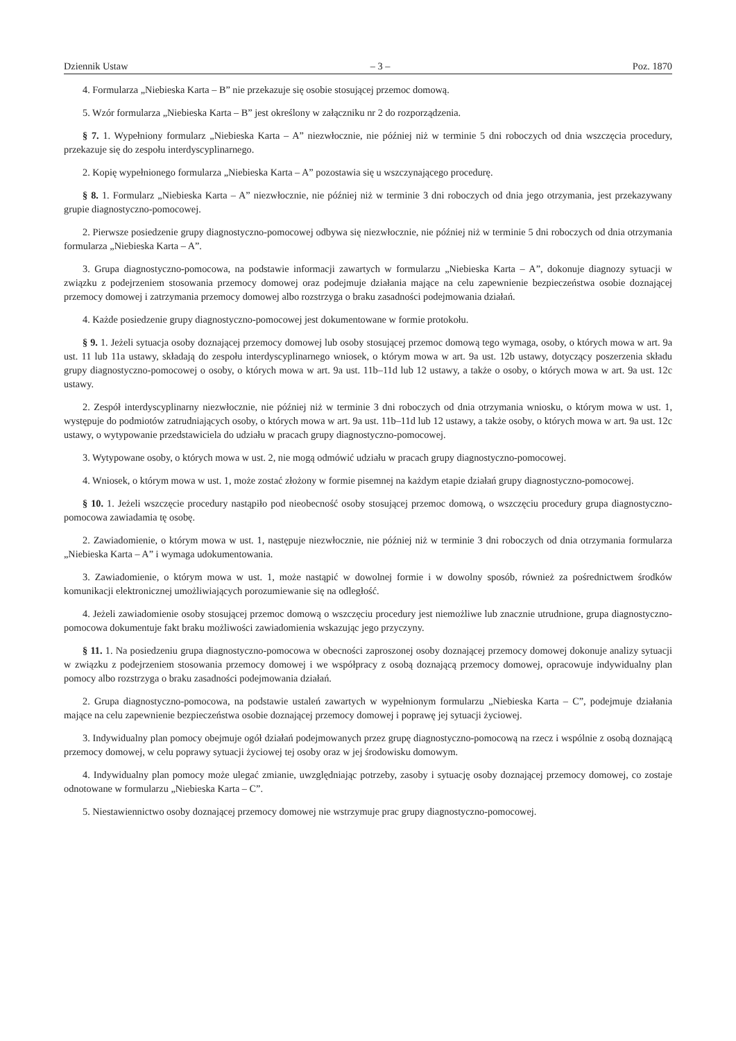Dziennik Ustaw – 3 – Poz. 1870
4. Formularza „Niebieska Karta – B” nie przekazuje się osobie stosującej przemoc domową.
5. Wzór formularza „Niebieska Karta – B” jest określony w załączniku nr 2 do rozporządzenia.
§ 7. 1. Wypełniony formularz „Niebieska Karta – A” niezwłocznie, nie później niż w terminie 5 dni roboczych od dnia wszczęcia procedury, przekazuje się do zespołu interdyscyplinarnego.
2. Kopię wypełnionego formularza „Niebieska Karta – A” pozostawia się u wszczynającego procedurę.
§ 8. 1. Formularz „Niebieska Karta – A” niezwłocznie, nie później niż w terminie 3 dni roboczych od dnia jego otrzymania, jest przekazywany grupie diagnostyczno-pomocowej.
2. Pierwsze posiedzenie grupy diagnostyczno-pomocowej odbywa się niezwłocznie, nie później niż w terminie 5 dni roboczych od dnia otrzymania formularza „Niebieska Karta – A”.
3. Grupa diagnostyczno-pomocowa, na podstawie informacji zawartych w formularzu „Niebieska Karta – A”, dokonuje diagnozy sytuacji w związku z podejrzeniem stosowania przemocy domowej oraz podejmuje działania mające na celu zapewnienie bezpieczeństwa osobie doznającej przemocy domowej i zatrzymania przemocy domowej albo rozstrzyga o braku zasadności podejmowania działań.
4. Każde posiedzenie grupy diagnostyczno-pomocowej jest dokumentowane w formie protokołu.
§ 9. 1. Jeżeli sytuacja osoby doznającej przemocy domowej lub osoby stosującej przemoc domową tego wymaga, osoby, o których mowa w art. 9a ust. 11 lub 11a ustawy, składają do zespołu interdyscyplinarnego wniosek, o którym mowa w art. 9a ust. 12b ustawy, dotyczący poszerzenia składu grupy diagnostyczno-pomocowej o osoby, o których mowa w art. 9a ust. 11b–11d lub 12 ustawy, a także o osoby, o których mowa w art. 9a ust. 12c ustawy.
2. Zespół interdyscyplinarny niezwłocznie, nie później niż w terminie 3 dni roboczych od dnia otrzymania wniosku, o którym mowa w ust. 1, występuje do podmiotów zatrudniających osoby, o których mowa w art. 9a ust. 11b–11d lub 12 ustawy, a także osoby, o których mowa w art. 9a ust. 12c ustawy, o wytypowanie przedstawiciela do udziału w pracach grupy diagnostyczno-pomocowej.
3. Wytypowane osoby, o których mowa w ust. 2, nie mogą odmówić udziału w pracach grupy diagnostyczno-pomocowej.
4. Wniosek, o którym mowa w ust. 1, może zostać złożony w formie pisemnej na każdym etapie działań grupy diagnostyczno-pomocowej.
§ 10. 1. Jeżeli wszczęcie procedury nastąpiło pod nieobecność osoby stosującej przemoc domową, o wszczęciu procedury grupa diagnostyczno-pomocowa zawiadamia tę osobę.
2. Zawiadomienie, o którym mowa w ust. 1, następuje niezwłocznie, nie później niż w terminie 3 dni roboczych od dnia otrzymania formularza „Niebieska Karta – A” i wymaga udokumentowania.
3. Zawiadomienie, o którym mowa w ust. 1, może nastąpić w dowolnej formie i w dowolny sposób, również za pośrednictwem środków komunikacji elektronicznej umożliwiających porozumiewanie się na odległość.
4. Jeżeli zawiadomienie osoby stosującej przemoc domową o wszczęciu procedury jest niemożliwe lub znacznie utrudnione, grupa diagnostyczno-pomocowa dokumentuje fakt braku możliwości zawiadomienia wskazując jego przyczyny.
§ 11. 1. Na posiedzeniu grupa diagnostyczno-pomocowa w obecności zaproszonej osoby doznającej przemocy domowej dokonuje analizy sytuacji w związku z podejrzeniem stosowania przemocy domowej i we współpracy z osobą doznającą przemocy domowej, opracowuje indywidualny plan pomocy albo rozstrzyga o braku zasadności podejmowania działań.
2. Grupa diagnostyczno-pomocowa, na podstawie ustaleń zawartych w wypełnionym formularzu „Niebieska Karta – C”, podejmuje działania mające na celu zapewnienie bezpieczeństwa osobie doznającej przemocy domowej i poprawę jej sytuacji życiowej.
3. Indywidualny plan pomocy obejmuje ogół działań podejmowanych przez grupę diagnostyczno-pomocową na rzecz i wspólnie z osobą doznającą przemocy domowej, w celu poprawy sytuacji życiowej tej osoby oraz w jej środowisku domowym.
4. Indywidualny plan pomocy może ulegać zmianie, uwzględniając potrzeby, zasoby i sytuację osoby doznającej przemocy domowej, co zostaje odnotowane w formularzu „Niebieska Karta – C”.
5. Niestawiennictwo osoby doznającej przemocy domowej nie wstrzymuje prac grupy diagnostyczno-pomocowej.